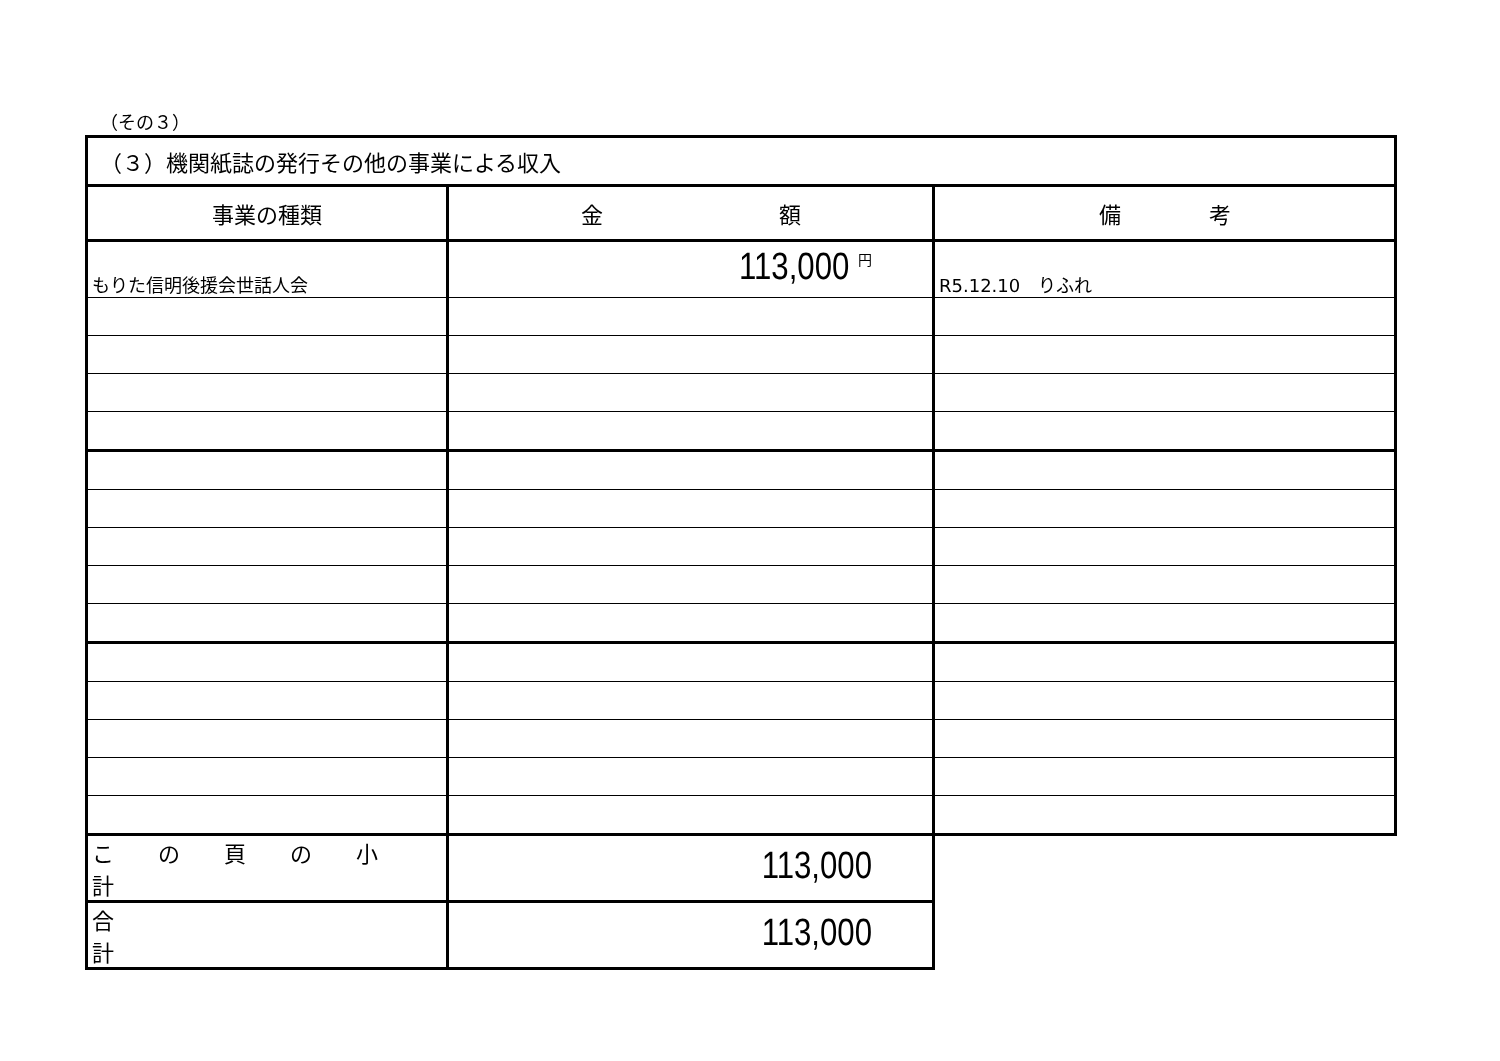（その３）
| （３）機関紙誌の発行その他の事業による収入 | | |
| 事業の種類 | 金 額 | 備 考 |
| もりた信明後援会世話人会 | 113,000 <sup>円</sup> | R5.12.10 りふれ |
| こ の 頁 の 小 計 | 113,000 | |
| 合 計 | 113,000 | |